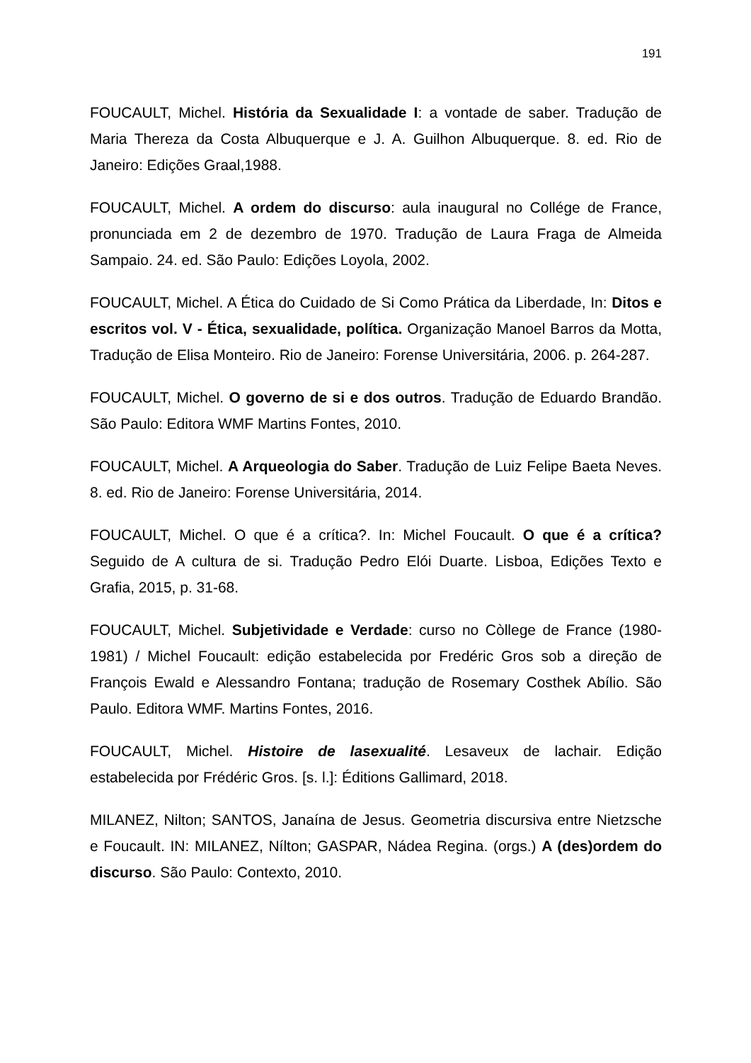191
FOUCAULT, Michel. História da Sexualidade I: a vontade de saber. Tradução de Maria Thereza da Costa Albuquerque e J. A. Guilhon Albuquerque. 8. ed. Rio de Janeiro: Edições Graal,1988.
FOUCAULT, Michel. A ordem do discurso: aula inaugural no Collége de France, pronunciada em 2 de dezembro de 1970. Tradução de Laura Fraga de Almeida Sampaio. 24. ed. São Paulo: Edições Loyola, 2002.
FOUCAULT, Michel. A Ética do Cuidado de Si Como Prática da Liberdade, In: Ditos e escritos vol. V - Ética, sexualidade, política. Organização Manoel Barros da Motta, Tradução de Elisa Monteiro. Rio de Janeiro: Forense Universitária, 2006. p. 264-287.
FOUCAULT, Michel. O governo de si e dos outros. Tradução de Eduardo Brandão. São Paulo: Editora WMF Martins Fontes, 2010.
FOUCAULT, Michel. A Arqueologia do Saber. Tradução de Luiz Felipe Baeta Neves. 8. ed. Rio de Janeiro: Forense Universitária, 2014.
FOUCAULT, Michel. O que é a crítica?. In: Michel Foucault. O que é a crítica? Seguido de A cultura de si. Tradução Pedro Elói Duarte. Lisboa, Edições Texto e Grafia, 2015, p. 31-68.
FOUCAULT, Michel. Subjetividade e Verdade: curso no Còllege de France (1980-1981) / Michel Foucault: edição estabelecida por Fredéric Gros sob a direção de François Ewald e Alessandro Fontana; tradução de Rosemary Costhek Abílio. São Paulo. Editora WMF. Martins Fontes, 2016.
FOUCAULT, Michel. Histoire de lasexualité. Lesaveux de lachair. Edição estabelecida por Frédéric Gros. [s. l.]: Éditions Gallimard, 2018.
MILANEZ, Nilton; SANTOS, Janaína de Jesus. Geometria discursiva entre Nietzsche e Foucault. IN: MILANEZ, Nílton; GASPAR, Nádea Regina. (orgs.) A (des)ordem do discurso. São Paulo: Contexto, 2010.